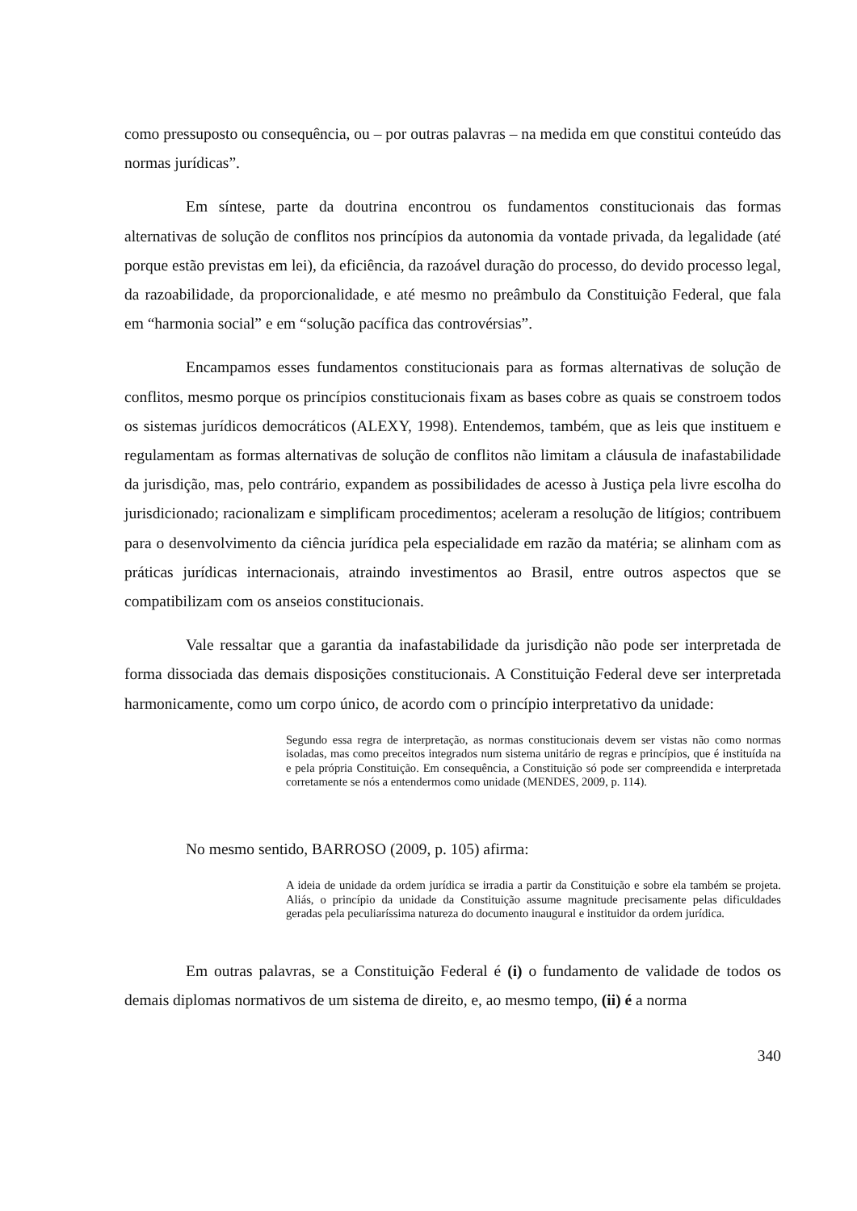como pressuposto ou consequência, ou – por outras palavras – na medida em que constitui conteúdo das normas jurídicas”.
Em síntese, parte da doutrina encontrou os fundamentos constitucionais das formas alternativas de solução de conflitos nos princípios da autonomia da vontade privada, da legalidade (até porque estão previstas em lei), da eficiência, da razoável duração do processo, do devido processo legal, da razoabilidade, da proporcionalidade, e até mesmo no preâmbulo da Constituição Federal, que fala em “harmonia social” e em “solução pacífica das controvérsias”.
Encampamos esses fundamentos constitucionais para as formas alternativas de solução de conflitos, mesmo porque os princípios constitucionais fixam as bases cobre as quais se constroem todos os sistemas jurídicos democráticos (ALEXY, 1998). Entendemos, também, que as leis que instituem e regulamentam as formas alternativas de solução de conflitos não limitam a cláusula de inafastabilidade da jurisdição, mas, pelo contrário, expandem as possibilidades de acesso à Justiça pela livre escolha do jurisdicionado; racionalizam e simplificam procedimentos; aceleram a resolução de litígios; contribuem para o desenvolvimento da ciência jurídica pela especialidade em razão da matéria; se alinham com as práticas jurídicas internacionais, atraindo investimentos ao Brasil, entre outros aspectos que se compatibilizam com os anseios constitucionais.
Vale ressaltar que a garantia da inafastabilidade da jurisdição não pode ser interpretada de forma dissociada das demais disposições constitucionais. A Constituição Federal deve ser interpretada harmonicamente, como um corpo único, de acordo com o princípio interpretativo da unidade:
Segundo essa regra de interpretação, as normas constitucionais devem ser vistas não como normas isoladas, mas como preceitos integrados num sistema unitário de regras e princípios, que é instituída na e pela própria Constituição. Em consequência, a Constituição só pode ser compreendida e interpretada corretamente se nós a entendermos como unidade (MENDES, 2009, p. 114).
No mesmo sentido, BARROSO (2009, p. 105) afirma:
A ideia de unidade da ordem jurídica se irradia a partir da Constituição e sobre ela também se projeta. Aliás, o princípio da unidade da Constituição assume magnitude precisamente pelas dificuldades geradas pela peculiaríssima natureza do documento inaugural e instituidor da ordem jurídica.
Em outras palavras, se a Constituição Federal é (i) o fundamento de validade de todos os demais diplomas normativos de um sistema de direito, e, ao mesmo tempo, (ii) é a norma
340